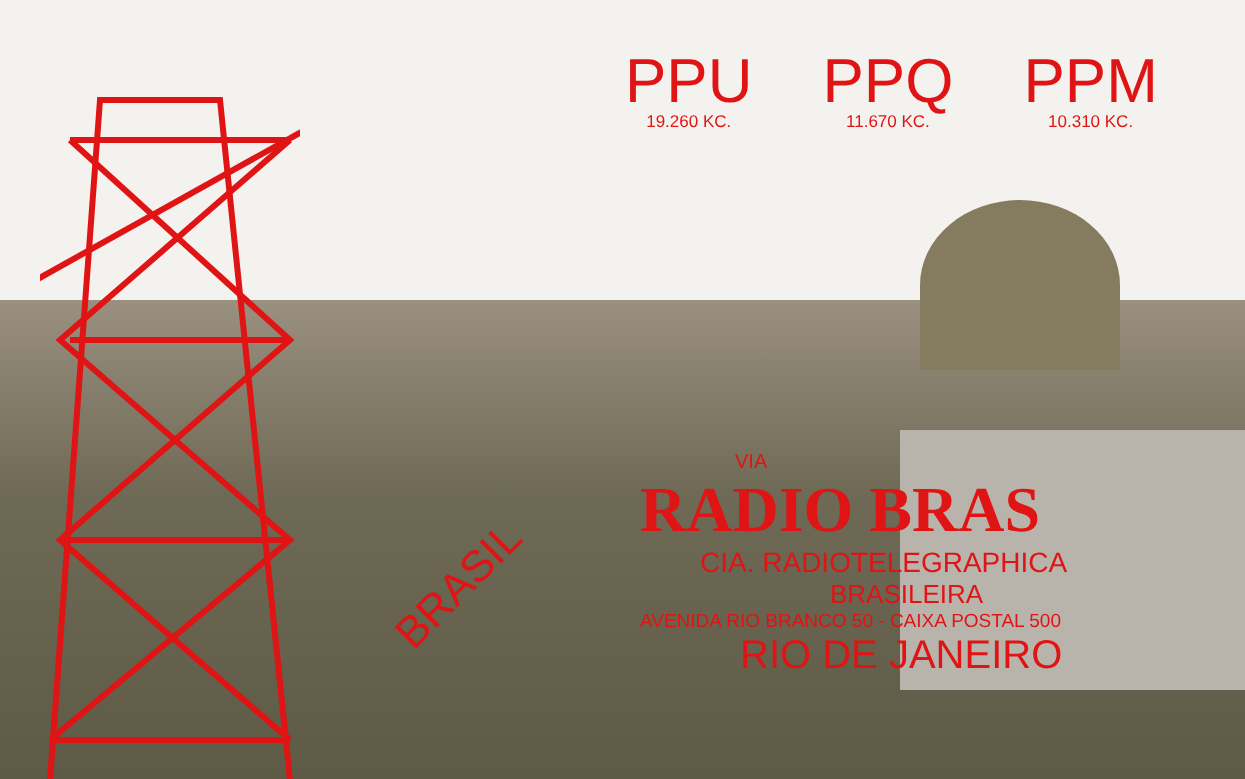PPU
19.260 KC.
PPQ
11.670 KC.
PPM
10.310 KC.
BRASIL
VIA
RADIO BRAS
CIA. RADIOTELEGRAPHICA
BRASILEIRA
AVENIDA RIO BRANCO 50 - CAIXA POSTAL 500
RIO DE JANEIRO